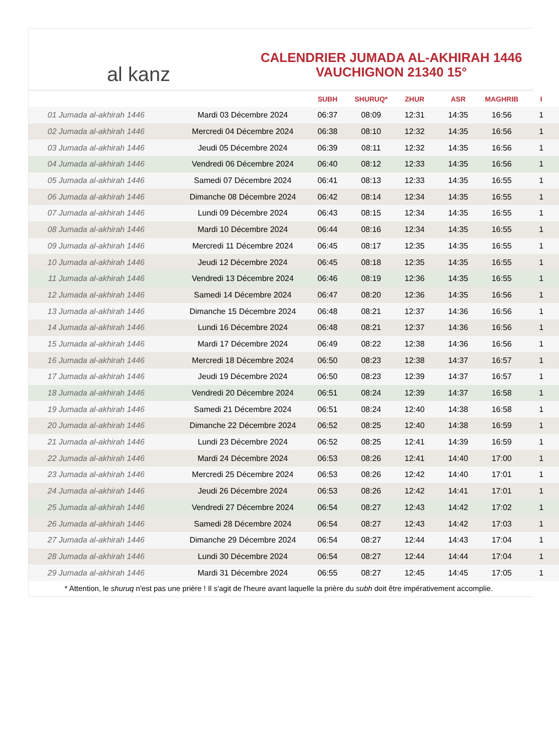al kanz
CALENDRIER JUMADA AL-AKHIRAH 1446
VAUCHIGNON 21340 15°
| | | SUBH | SHURUQ* | ZHUR | ASR | MAGHRIB | I |
| --- | --- | --- | --- | --- | --- | --- | --- |
| 01 Jumada al-akhirah 1446 | Mardi 03 Décembre 2024 | 06:37 | 08:09 | 12:31 | 14:35 | 16:56 | 1 |
| 02 Jumada al-akhirah 1446 | Mercredi 04 Décembre 2024 | 06:38 | 08:10 | 12:32 | 14:35 | 16:56 | 1 |
| 03 Jumada al-akhirah 1446 | Jeudi 05 Décembre 2024 | 06:39 | 08:11 | 12:32 | 14:35 | 16:56 | 1 |
| 04 Jumada al-akhirah 1446 | Vendredi 06 Décembre 2024 | 06:40 | 08:12 | 12:33 | 14:35 | 16:56 | 1 |
| 05 Jumada al-akhirah 1446 | Samedi 07 Décembre 2024 | 06:41 | 08:13 | 12:33 | 14:35 | 16:55 | 1 |
| 06 Jumada al-akhirah 1446 | Dimanche 08 Décembre 2024 | 06:42 | 08:14 | 12:34 | 14:35 | 16:55 | 1 |
| 07 Jumada al-akhirah 1446 | Lundi 09 Décembre 2024 | 06:43 | 08:15 | 12:34 | 14:35 | 16:55 | 1 |
| 08 Jumada al-akhirah 1446 | Mardi 10 Décembre 2024 | 06:44 | 08:16 | 12:34 | 14:35 | 16:55 | 1 |
| 09 Jumada al-akhirah 1446 | Mercredi 11 Décembre 2024 | 06:45 | 08:17 | 12:35 | 14:35 | 16:55 | 1 |
| 10 Jumada al-akhirah 1446 | Jeudi 12 Décembre 2024 | 06:45 | 08:18 | 12:35 | 14:35 | 16:55 | 1 |
| 11 Jumada al-akhirah 1446 | Vendredi 13 Décembre 2024 | 06:46 | 08:19 | 12:36 | 14:35 | 16:55 | 1 |
| 12 Jumada al-akhirah 1446 | Samedi 14 Décembre 2024 | 06:47 | 08:20 | 12:36 | 14:35 | 16:56 | 1 |
| 13 Jumada al-akhirah 1446 | Dimanche 15 Décembre 2024 | 06:48 | 08:21 | 12:37 | 14:36 | 16:56 | 1 |
| 14 Jumada al-akhirah 1446 | Lundi 16 Décembre 2024 | 06:48 | 08:21 | 12:37 | 14:36 | 16:56 | 1 |
| 15 Jumada al-akhirah 1446 | Mardi 17 Décembre 2024 | 06:49 | 08:22 | 12:38 | 14:36 | 16:56 | 1 |
| 16 Jumada al-akhirah 1446 | Mercredi 18 Décembre 2024 | 06:50 | 08:23 | 12:38 | 14:37 | 16:57 | 1 |
| 17 Jumada al-akhirah 1446 | Jeudi 19 Décembre 2024 | 06:50 | 08:23 | 12:39 | 14:37 | 16:57 | 1 |
| 18 Jumada al-akhirah 1446 | Vendredi 20 Décembre 2024 | 06:51 | 08:24 | 12:39 | 14:37 | 16:58 | 1 |
| 19 Jumada al-akhirah 1446 | Samedi 21 Décembre 2024 | 06:51 | 08:24 | 12:40 | 14:38 | 16:58 | 1 |
| 20 Jumada al-akhirah 1446 | Dimanche 22 Décembre 2024 | 06:52 | 08:25 | 12:40 | 14:38 | 16:59 | 1 |
| 21 Jumada al-akhirah 1446 | Lundi 23 Décembre 2024 | 06:52 | 08:25 | 12:41 | 14:39 | 16:59 | 1 |
| 22 Jumada al-akhirah 1446 | Mardi 24 Décembre 2024 | 06:53 | 08:26 | 12:41 | 14:40 | 17:00 | 1 |
| 23 Jumada al-akhirah 1446 | Mercredi 25 Décembre 2024 | 06:53 | 08:26 | 12:42 | 14:40 | 17:01 | 1 |
| 24 Jumada al-akhirah 1446 | Jeudi 26 Décembre 2024 | 06:53 | 08:26 | 12:42 | 14:41 | 17:01 | 1 |
| 25 Jumada al-akhirah 1446 | Vendredi 27 Décembre 2024 | 06:54 | 08:27 | 12:43 | 14:42 | 17:02 | 1 |
| 26 Jumada al-akhirah 1446 | Samedi 28 Décembre 2024 | 06:54 | 08:27 | 12:43 | 14:42 | 17:03 | 1 |
| 27 Jumada al-akhirah 1446 | Dimanche 29 Décembre 2024 | 06:54 | 08:27 | 12:44 | 14:43 | 17:04 | 1 |
| 28 Jumada al-akhirah 1446 | Lundi 30 Décembre 2024 | 06:54 | 08:27 | 12:44 | 14:44 | 17:04 | 1 |
| 29 Jumada al-akhirah 1446 | Mardi 31 Décembre 2024 | 06:55 | 08:27 | 12:45 | 14:45 | 17:05 | 1 |
* Attention, le shuruq n'est pas une prière ! Il s'agit de l'heure avant laquelle la prière du subh doit être impérativement accomplie.